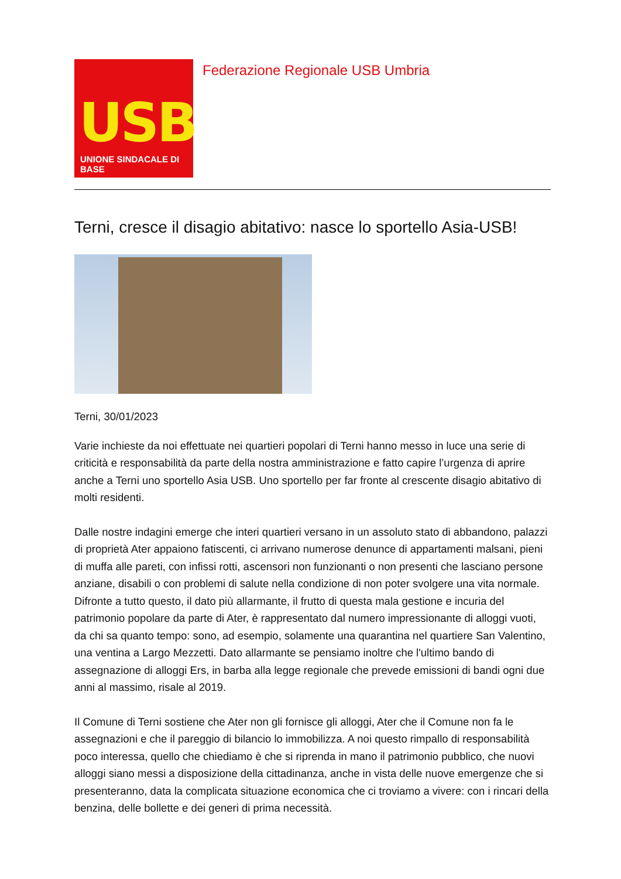USB
UNIONE SINDACALE DI BASE
Federazione Regionale USB Umbria
Terni, cresce il disagio abitativo: nasce lo sportello Asia-USB!
Terni, 30/01/2023
Varie inchieste da noi effettuate nei quartieri popolari di Terni hanno messo in luce una serie di criticità e responsabilità da parte della nostra amministrazione e fatto capire l’urgenza di aprire anche a Terni uno sportello Asia USB. Uno sportello per far fronte al crescente disagio abitativo di molti residenti.
Dalle nostre indagini emerge che interi quartieri versano in un assoluto stato di abbandono, palazzi di proprietà Ater appaiono fatiscenti, ci arrivano numerose denunce di appartamenti malsani, pieni di muffa alle pareti, con infissi rotti, ascensori non funzionanti o non presenti che lasciano persone anziane, disabili o con problemi di salute nella condizione di non poter svolgere una vita normale. Difronte a tutto questo, il dato più allarmante, il frutto di questa mala gestione e incuria del patrimonio popolare da parte di Ater, è rappresentato dal numero impressionante di alloggi vuoti, da chi sa quanto tempo: sono, ad esempio, solamente una quarantina nel quartiere San Valentino, una ventina a Largo Mezzetti. Dato allarmante se pensiamo inoltre che l'ultimo bando di assegnazione di alloggi Ers, in barba alla legge regionale che prevede emissioni di bandi ogni due anni al massimo, risale al 2019.
Il Comune di Terni sostiene che Ater non gli fornisce gli alloggi, Ater che il Comune non fa le assegnazioni e che il pareggio di bilancio lo immobilizza. A noi questo rimpallo di responsabilità poco interessa, quello che chiediamo è che si riprenda in mano il patrimonio pubblico, che nuovi alloggi siano messi a disposizione della cittadinanza, anche in vista delle nuove emergenze che si presenteranno, data la complicata situazione economica che ci troviamo a vivere: con i rincari della benzina, delle bollette e dei generi di prima necessità.